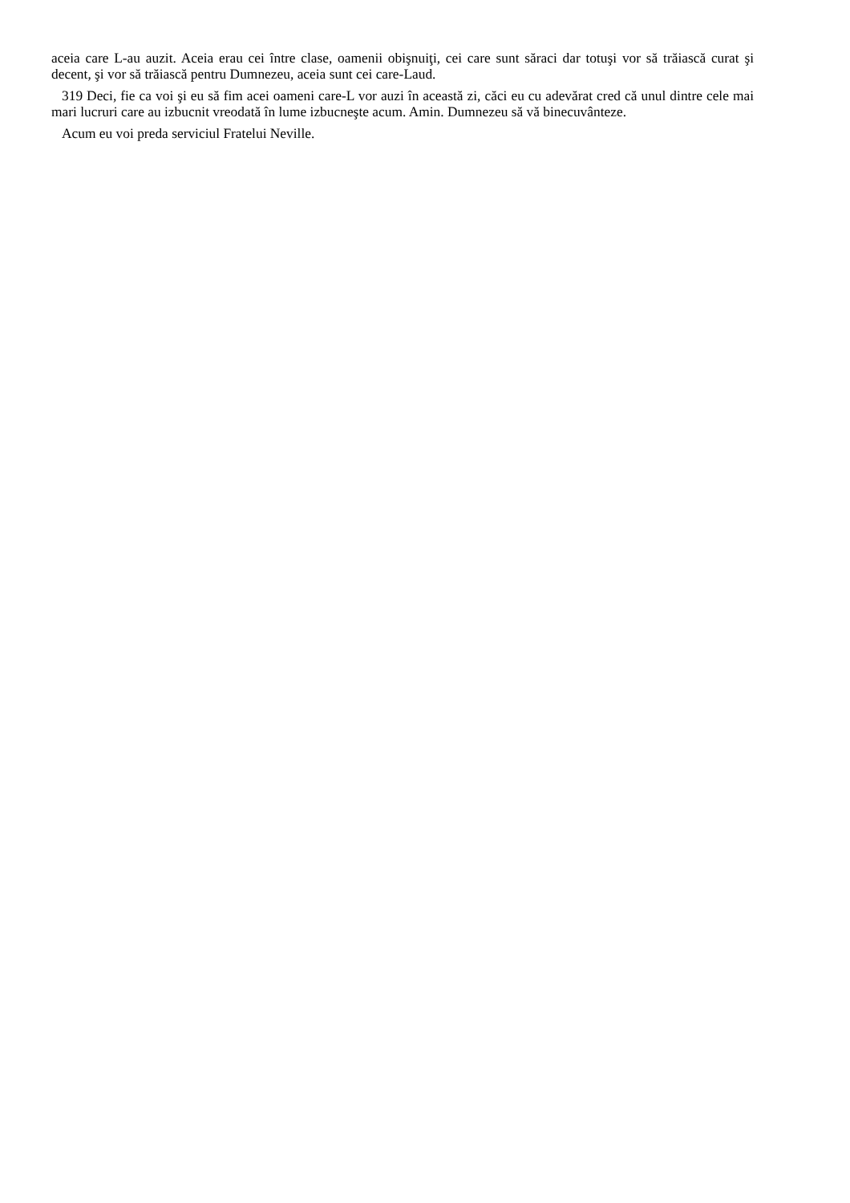aceia care L-au auzit. Aceia erau cei între clase, oamenii obişnuiţi, cei care sunt săraci dar totuşi vor să trăiască curat şi decent, şi vor să trăiască pentru Dumnezeu, aceia sunt cei care-Laud.
319 Deci, fie ca voi şi eu să fim acei oameni care-L vor auzi în această zi, căci eu cu adevărat cred că unul dintre cele mai mari lucruri care au izbucnit vreodată în lume izbucneşte acum. Amin. Dumnezeu să vă binecuvânteze.
Acum eu voi preda serviciul Fratelui Neville.